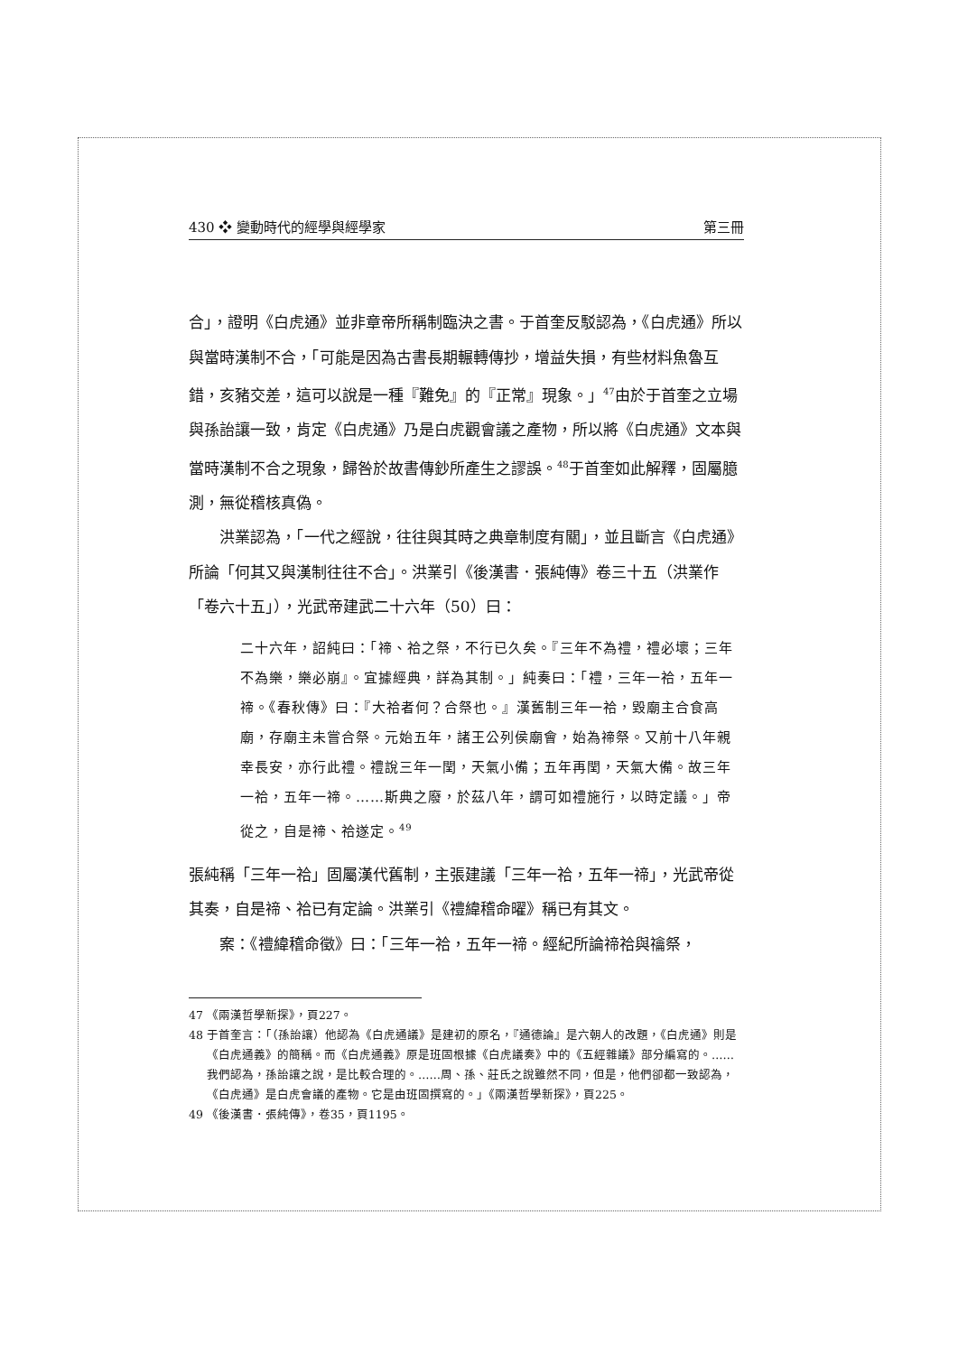430 ❖ 變動時代的經學與經學家 第三冊
合」，證明《白虎通》並非章帝所稱制臨決之書。于首奎反駁認為，《白虎通》所以與當時漢制不合，「可能是因為古書長期輾轉傳抄，增益失損，有些材料魚魯互錯，亥豬交差，這可以說是一種『難免』的『正常』現象。」<sup>47</sup>由於于首奎之立場與孫詒讓一致，肯定《白虎通》乃是白虎觀會議之產物，所以將《白虎通》文本與當時漢制不合之現象，歸咎於故書傳鈔所產生之謬誤。<sup>48</sup>于首奎如此解釋，固屬臆測，無從稽核真偽。
洪業認為，「一代之經說，往往與其時之典章制度有關」，並且斷言《白虎通》所論「何其又與漢制往往不合」。洪業引《後漢書．張純傳》卷三十五（洪業作「卷六十五」），光武帝建武二十六年（50）曰：
二十六年，詔純曰：「禘、祫之祭，不行已久矣。『三年不為禮，禮必壞；三年不為樂，樂必崩』。宜據經典，詳為其制。」純奏曰：「禮，三年一祫，五年一禘。《春秋傳》曰：『大祫者何？合祭也。』漢舊制三年一祫，毀廟主合食高廟，存廟主未嘗合祭。元始五年，諸王公列侯廟會，始為禘祭。又前十八年親幸長安，亦行此禮。禮說三年一閏，天氣小備；五年再閏，天氣大備。故三年一祫，五年一禘。……斯典之廢，於茲八年，謂可如禮施行，以時定議。」帝從之，自是禘、祫遂定。<sup>49</sup>
張純稱「三年一祫」固屬漢代舊制，主張建議「三年一祫，五年一禘」，光武帝從其奏，自是禘、祫已有定論。洪業引《禮緯稽命曜》稱已有其文。
案：《禮緯稽命徵》曰：「三年一祫，五年一禘。經紀所論禘祫與禴祭，
47 《兩漢哲學新探》，頁227。
48 于首奎言：「（孫詒讓）他認為《白虎通議》是建初的原名，『通德論』是六朝人的改題，《白虎通》則是《白虎通義》的簡稱。而《白虎通義》原是班固根據《白虎議奏》中的《五經雜議》部分編寫的。……我們認為，孫詒讓之說，是比較合理的。……周、孫、莊氏之說雖然不同，但是，他們卻都一致認為，《白虎通》是白虎會議的產物。它是由班固撰寫的。」《兩漢哲學新探》，頁225。
49 《後漢書．張純傳》，卷35，頁1195。